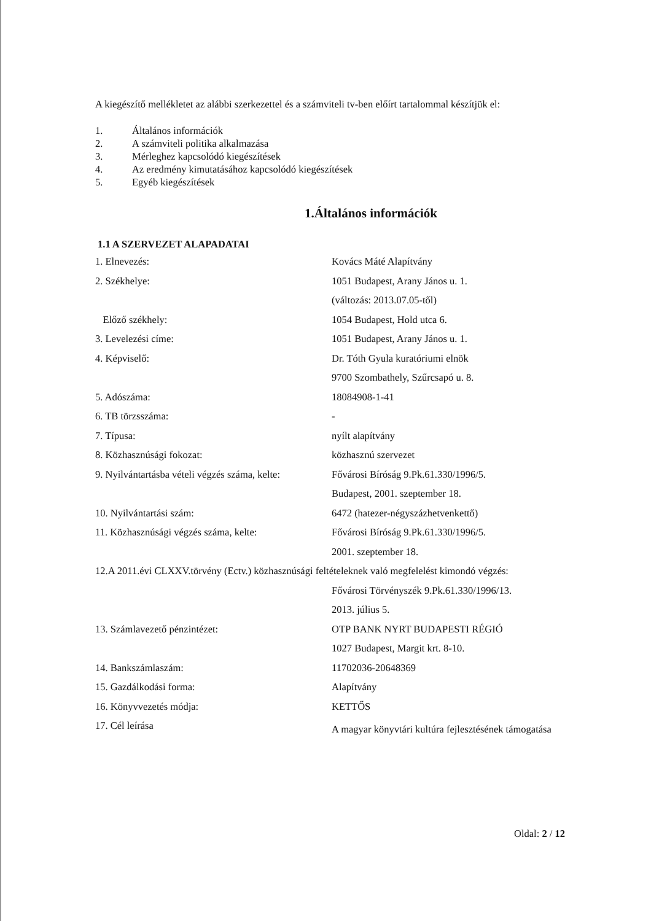A kiegészítő mellékletet az alábbi szerkezettel és a számviteli tv-ben előírt tartalommal készítjük el:
1. Általános információk
2. A számviteli politika alkalmazása
3. Mérleghez kapcsolódó kiegészítések
4. Az eredmény kimutatásához kapcsolódó kiegészítések
5. Egyéb kiegészítések
1.Általános információk
1.1 A SZERVEZET ALAPADATAI
| 1. Elnevezés: | Kovács Máté Alapítvány |
| 2. Székhelye: | 1051 Budapest, Arany János u. 1. |
| | (változás: 2013.07.05-től) |
| Előző székhely: | 1054 Budapest, Hold utca 6. |
| 3. Levelezési címe: | 1051 Budapest, Arany János u. 1. |
| 4. Képviselő: | Dr. Tóth Gyula kuratóriumi elnök |
| | 9700 Szombathely, Szűrcsapó u. 8. |
| 5. Adószáma: | 18084908-1-41 |
| 6. TB törzsszáma: | - |
| 7. Típusa: | nyílt alapítvány |
| 8. Közhasznúsági fokozat: | közhasznú szervezet |
| 9. Nyilvántartásba vételi végzés száma, kelte: | Fővárosi Bíróság 9.Pk.61.330/1996/5. |
| | Budapest, 2001. szeptember 18. |
| 10. Nyilvántartási szám: | 6472 (hatezer-négyszázhetvenkettő) |
| 11. Közhasznúsági végzés száma, kelte: | Fővárosi Bíróság 9.Pk.61.330/1996/5. |
| | 2001. szeptember 18. |
| 12.A 2011.évi CLXXV.törvény (Ectv.) közhasznúsági feltételeknek való megfelelést kimondó végzés: | |
| | Fővárosi Törvényszék 9.Pk.61.330/1996/13. |
| | 2013. július 5. |
| 13. Számlavezető pénzintézet: | OTP BANK NYRT BUDAPESTI RÉGIÓ |
| | 1027 Budapest, Margit krt. 8-10. |
| 14. Bankszámlaszám: | 11702036-20648369 |
| 15. Gazdálkodási forma: | Alapítvány |
| 16. Könyvvezetés módja: | KETTŐS |
| 17. Cél leírása | A magyar könyvtári kultúra fejlesztésének támogatása |
Oldal: 2 / 12